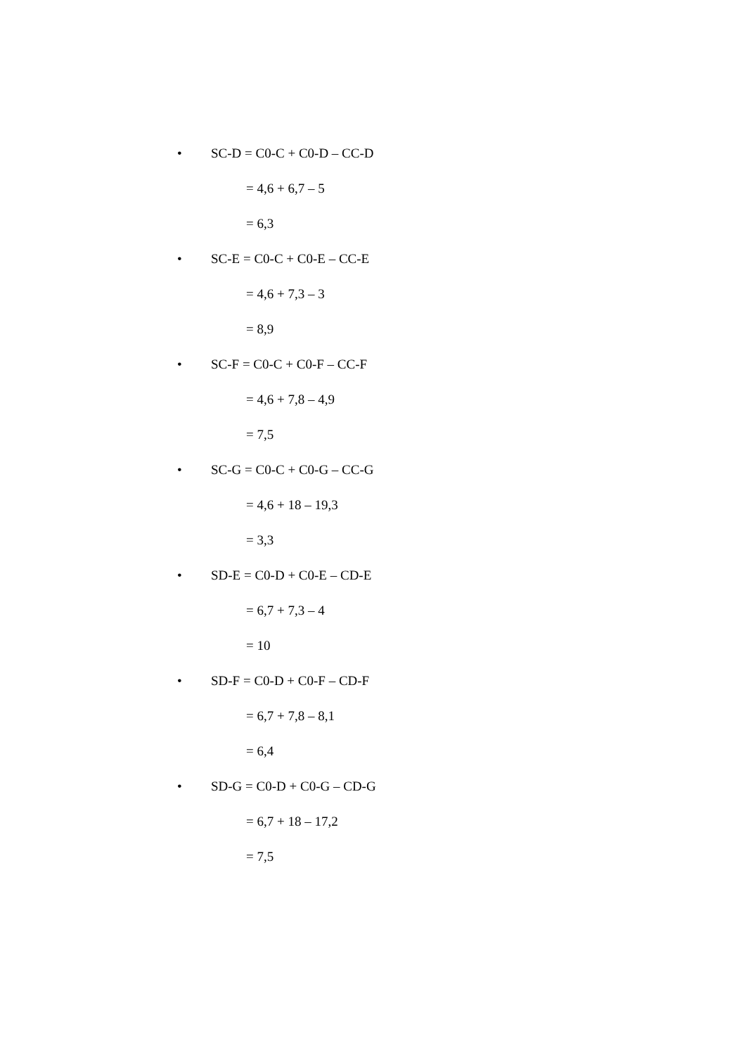• SC-D = C0-C + C0-D – CC-D
= 4,6 + 6,7 – 5
= 6,3
• SC-E = C0-C + C0-E – CC-E
= 4,6 + 7,3 – 3
= 8,9
• SC-F = C0-C + C0-F – CC-F
= 4,6 + 7,8 – 4,9
= 7,5
• SC-G = C0-C + C0-G – CC-G
= 4,6 + 18 – 19,3
= 3,3
• SD-E = C0-D + C0-E – CD-E
= 6,7 + 7,3 – 4
= 10
• SD-F = C0-D + C0-F – CD-F
= 6,7 + 7,8 – 8,1
= 6,4
• SD-G = C0-D + C0-G – CD-G
= 6,7 + 18 – 17,2
= 7,5